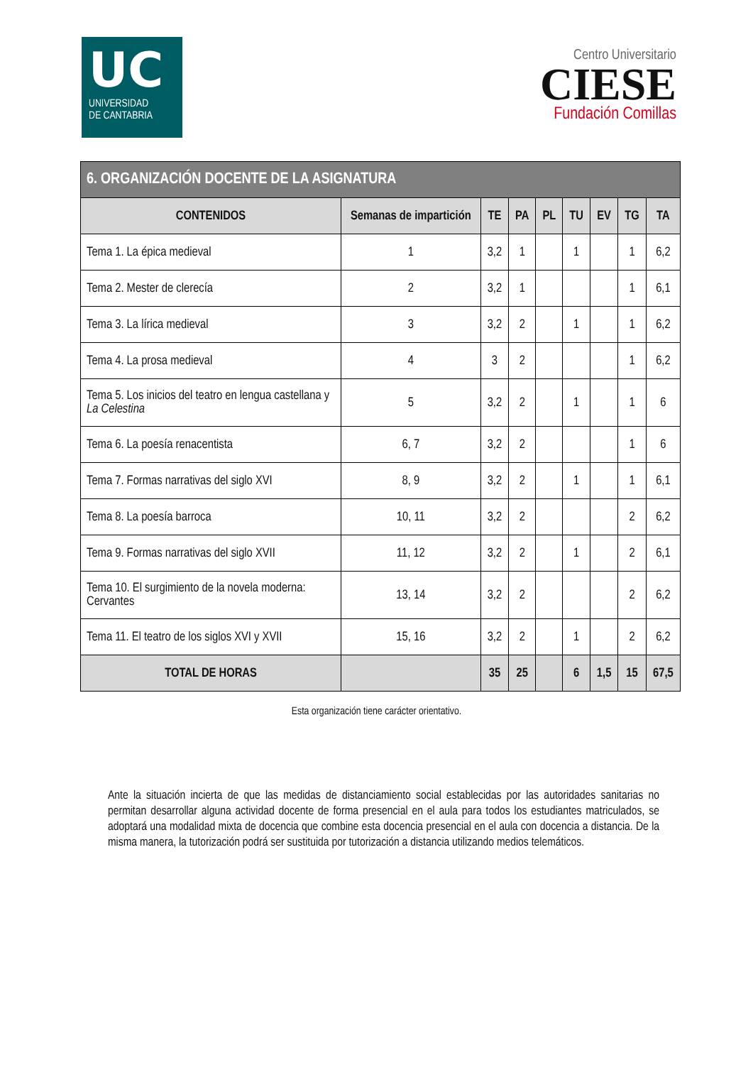UC
UNIVERSIDAD
DE CANTABRIA
Centro Universitario
CIESE
Fundación Comillas
| 6. ORGANIZACIÓN DOCENTE DE LA ASIGNATURA | | | | | | | | |
| CONTENIDOS | Semanas de impartición | TE | PA | PL | TU | EV | TG | TA |
| Tema 1. La épica medieval | 1 | 3,2 | 1 | | 1 | | 1 | 6,2 |
| Tema 2. Mester de clerecía | 2 | 3,2 | 1 | | | | 1 | 6,1 |
| Tema 3. La lírica medieval | 3 | 3,2 | 2 | | 1 | | 1 | 6,2 |
| Tema 4. La prosa medieval | 4 | 3 | 2 | | | | 1 | 6,2 |
| Tema 5. Los inicios del teatro en lengua castellana y La Celestina | 5 | 3,2 | 2 | | 1 | | 1 | 6 |
| Tema 6. La poesía renacentista | 6, 7 | 3,2 | 2 | | | | 1 | 6 |
| Tema 7. Formas narrativas del siglo XVI | 8, 9 | 3,2 | 2 | | 1 | | 1 | 6,1 |
| Tema 8. La poesía barroca | 10, 11 | 3,2 | 2 | | | | 2 | 6,2 |
| Tema 9. Formas narrativas del siglo XVII | 11, 12 | 3,2 | 2 | | 1 | | 2 | 6,1 |
| Tema 10. El surgimiento de la novela moderna: Cervantes | 13, 14 | 3,2 | 2 | | | | 2 | 6,2 |
| Tema 11. El teatro de los siglos XVI y XVII | 15, 16 | 3,2 | 2 | | 1 | | 2 | 6,2 |
| TOTAL DE HORAS | | 35 | 25 | | 6 | 1,5 | 15 | 67,5 |
Esta organización tiene carácter orientativo.
Ante la situación incierta de que las medidas de distanciamiento social establecidas por las autoridades sanitarias no permitan desarrollar alguna actividad docente de forma presencial en el aula para todos los estudiantes matriculados, se adoptará una modalidad mixta de docencia que combine esta docencia presencial en el aula con docencia a distancia. De la misma manera, la tutorización podrá ser sustituida por tutorización a distancia utilizando medios telemáticos.